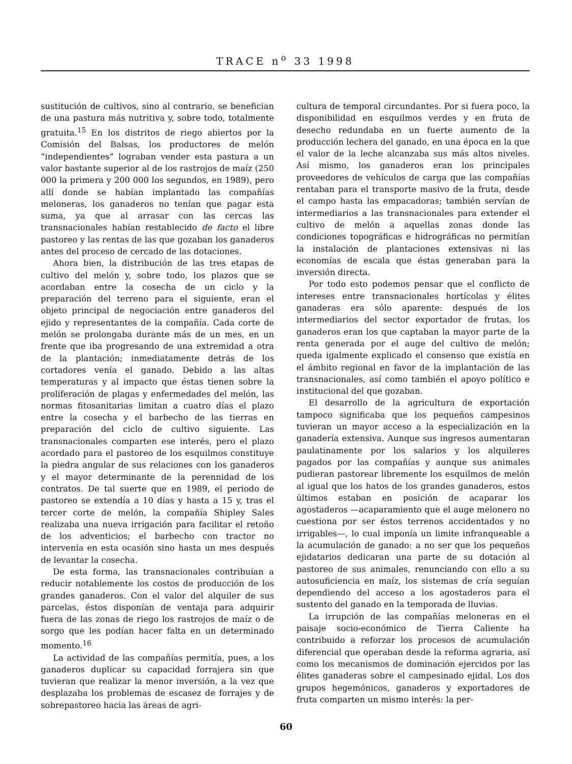TRACE n<sup>o</sup> 33 1998
sustitución de cultivos, sino al contrario, se benefician de una pastura más nutritiva y, sobre todo, totalmente gratuita.<sup>15</sup> En los distritos de riego abiertos por la Comisión del Balsas, los productores de melón “independientes” lograban vender esta pastura a un valor bastante superior al de los rastrojos de maíz (250 000 la primera y 200 000 los segundos, en 1989), pero allí donde se habían implantado las compañías meloneras, los ganaderos no tenían que pagar esta suma, ya que al arrasar con las cercas las transnacionales habían restablecido de facto el libre pastoreo y las rentas de las que gozaban los ganaderos antes del proceso de cercado de las dotaciones.
Ahora bien, la distribución de las tres etapas de cultivo del melón y, sobre todo, los plazos que se acordaban entre la cosecha de un ciclo y la preparación del terreno para el siguiente, eran el objeto principal de negociación entre ganaderos del ejido y representantes de la compañía. Cada corte de melón se prolongaba durante más de un mes, en un frente que iba progresando de una extremidad a otra de la plantación; inmediatamente detrás de los cortadores venía el ganado. Debido a las altas temperaturas y al impacto que éstas tienen sobre la proliferación de plagas y enfermedades del melón, las normas fitosanitarias limitan a cuatro días el plazo entre la cosecha y el barbecho de las tierras en preparación del ciclo de cultivo siguiente. Las transnacionales comparten ese interés, pero el plazo acordado para el pastoreo de los esquilmos constituye la piedra angular de sus relaciones con los ganaderos y el mayor determinante de la perennidad de los contratos. De tal suerte que en 1989, el periodo de pastoreo se extendía a 10 días y hasta a 15 y, tras el tercer corte de melón, la compañía Shipley Sales realizaba una nueva irrigación para facilitar el retoño de los adventicios; el barbecho con tractor no intervenía en esta ocasión sino hasta un mes después de levantar la cosecha.
De esta forma, las transnacionales contribuían a reducir notablemente los costos de producción de los grandes ganaderos. Con el valor del alquiler de sus parcelas, éstos disponían de ventaja para adquirir fuera de las zonas de riego los rastrojos de maíz o de sorgo que les podían hacer falta en un determinado momento.<sup>16</sup>
La actividad de las compañías permitía, pues, a los ganaderos duplicar su capacidad forrajera sin que tuvieran que realizar la menor inversión, a la vez que desplazaba los problemas de escasez de forrajes y de sobrepastoreo hacia las áreas de agri-
cultura de temporal circundantes. Por si fuera poco, la disponibilidad en esquilmos verdes y en fruta de desecho redundaba en un fuerte aumento de la producción lechera del ganado, en una época en la que el valor de la leche alcanzaba sus más altos niveles. Así mismo, los ganaderos eran los principales proveedores de vehículos de carga que las compañías rentaban para el transporte masivo de la fruta, desde el campo hasta las empacadoras; también servían de intermediarios a las transnacionales para extender el cultivo de melón a aquellas zonas donde las condiciones topográficas e hidrográficas no permitían la instalación de plantaciones extensivas ni las economías de escala que éstas generaban para la inversión directa.
Por todo esto podemos pensar que el conflicto de intereses entre transnacionales hortícolas y élites ganaderas era sólo aparente: después de los intermediarios del sector exportador de frutas, los ganaderos eran los que captaban la mayor parte de la renta generada por el auge del cultivo de melón; queda igalmente explicado el consenso que existía en el ámbito regional en favor de la implantación de las transnacionales, así como también el apoyo político e institucional del que gozaban.
El desarrollo de la agricultura de exportación tampoco significaba que los pequeños campesinos tuvieran un mayor acceso a la especialización en la ganadería extensiva. Aunque sus ingresos aumentaran paulatinamente por los salarios y los alquileres pagados por las compañías y aunque sus animales pudieran pastorear libremente los esquilmos de melón al igual que los hatos de los grandes ganaderos, estos últimos estaban en posición de acaparar los agostaderos —acaparamiento que el auge melonero no cuestiona por ser éstos terrenos accidentados y no irrigables—, lo cual imponía un limite infranqueable a la acumulación de ganado: a no ser que los pequeños ejidatarios dedicaran una parte de su dotación al pastoreo de sus animales, renunciando con ello a su autosuficiencia en maíz, los sistemas de cría seguían dependiendo del acceso a los agostaderos para el sustento del ganado en la temporada de lluvias.
La irrupción de las compañías meloneras en el paisaje socio-económico de Tierra Caliente ha contribuido a reforzar los procesos de acumulación diferencial que operaban desde la reforma agraria, así como los mecanismos de dominación ejercidos por las élites ganaderas sobre el campesinado ejidal. Los dos grupos hegemónicos, ganaderos y exportadores de fruta comparten un mismo interés: la per-
60